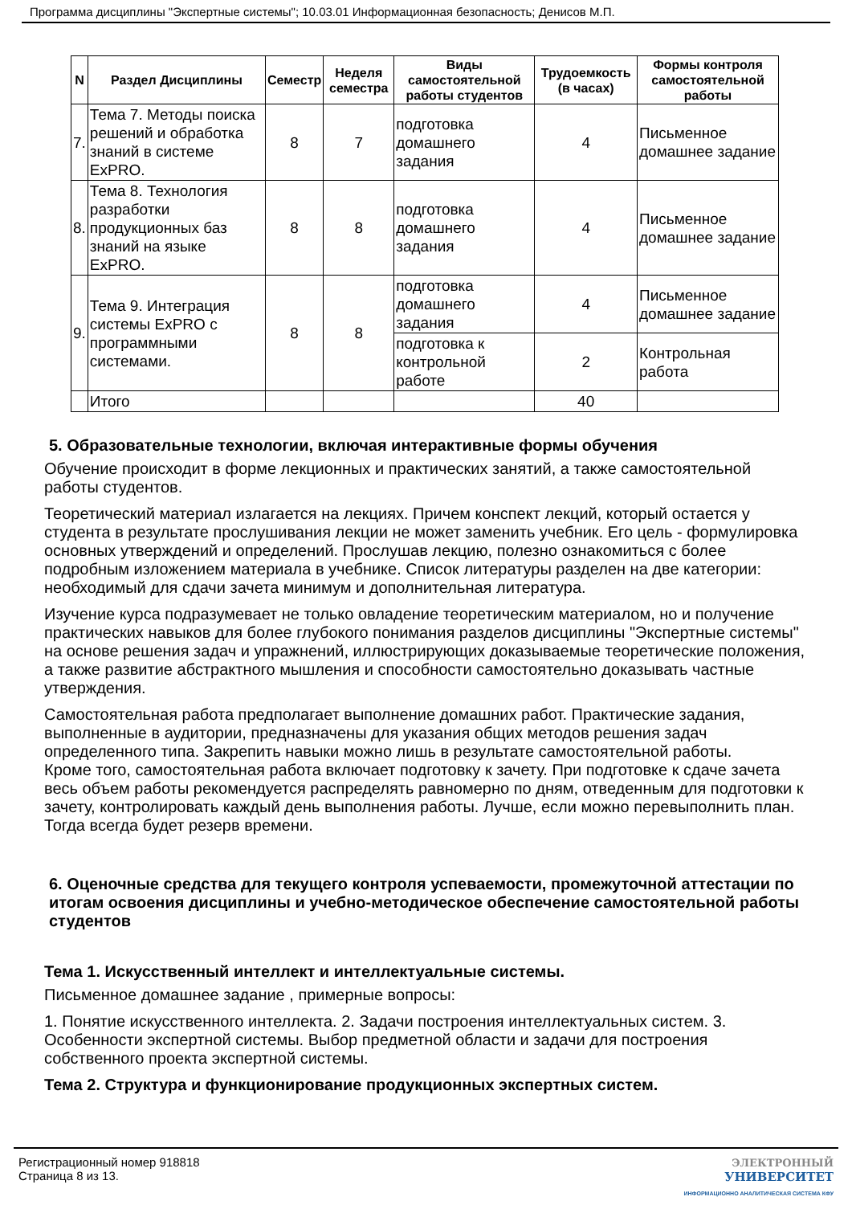Программа дисциплины "Экспертные системы"; 10.03.01 Информационная безопасность; Денисов М.П.
| N | Раздел Дисциплины | Семестр | Неделя семестра | Виды самостоятельной работы студентов | Трудоемкость (в часах) | Формы контроля самостоятельной работы |
| --- | --- | --- | --- | --- | --- | --- |
| 7. | Тема 7. Методы поиска решений и обработка знаний в системе ExPRO. | 8 | 7 | подготовка домашнего задания | 4 | Письменное домашнее задание |
| 8. | Тема 8. Технология разработки продукционных баз знаний на языке ExPRO. | 8 | 8 | подготовка домашнего задания | 4 | Письменное домашнее задание |
| 9. | Тема 9. Интеграция системы ExPRO с программными системами. | 8 | 8 | подготовка домашнего задания | 4 | Письменное домашнее задание |
| | | | | подготовка к контрольной работе | 2 | Контрольная работа |
| | Итого | | | | 40 | |
5. Образовательные технологии, включая интерактивные формы обучения
Обучение происходит в форме лекционных и практических занятий, а также самостоятельной работы студентов.
Теоретический материал излагается на лекциях. Причем конспект лекций, который остается у студента в результате прослушивания лекции не может заменить учебник. Его цель - формулировка основных утверждений и определений. Прослушав лекцию, полезно ознакомиться с более подробным изложением материала в учебнике. Список литературы разделен на две категории: необходимый для сдачи зачета минимум и дополнительная литература.
Изучение курса подразумевает не только овладение теоретическим материалом, но и получение практических навыков для более глубокого понимания разделов дисциплины "Экспертные системы" на основе решения задач и упражнений, иллюстрирующих доказываемые теоретические положения, а также развитие абстрактного мышления и способности самостоятельно доказывать частные утверждения.
Самостоятельная работа предполагает выполнение домашних работ. Практические задания, выполненные в аудитории, предназначены для указания общих методов решения задач определенного типа. Закрепить навыки можно лишь в результате самостоятельной работы.
Кроме того, самостоятельная работа включает подготовку к зачету. При подготовке к сдаче зачета весь объем работы рекомендуется распределять равномерно по дням, отведенным для подготовки к зачету, контролировать каждый день выполнения работы. Лучше, если можно перевыполнить план. Тогда всегда будет резерв времени.
6. Оценочные средства для текущего контроля успеваемости, промежуточной аттестации по итогам освоения дисциплины и учебно-методическое обеспечение самостоятельной работы студентов
Тема 1. Искусственный интеллект и интеллектуальные системы.
Письменное домашнее задание , примерные вопросы:
1. Понятие искусственного интеллекта. 2. Задачи построения интеллектуальных систем. 3. Особенности экспертной системы. Выбор предметной области и задачи для построения собственного проекта экспертной системы.
Тема 2. Структура и функционирование продукционных экспертных систем.
Регистрационный номер 918818
Страница 8 из 13.
ЭЛЕКТРОННЫЙ
УНИВЕРСИТЕТ
ИНФОРМАЦИОННО АНАЛИТИЧЕСКАЯ СИСТЕМА КФУ